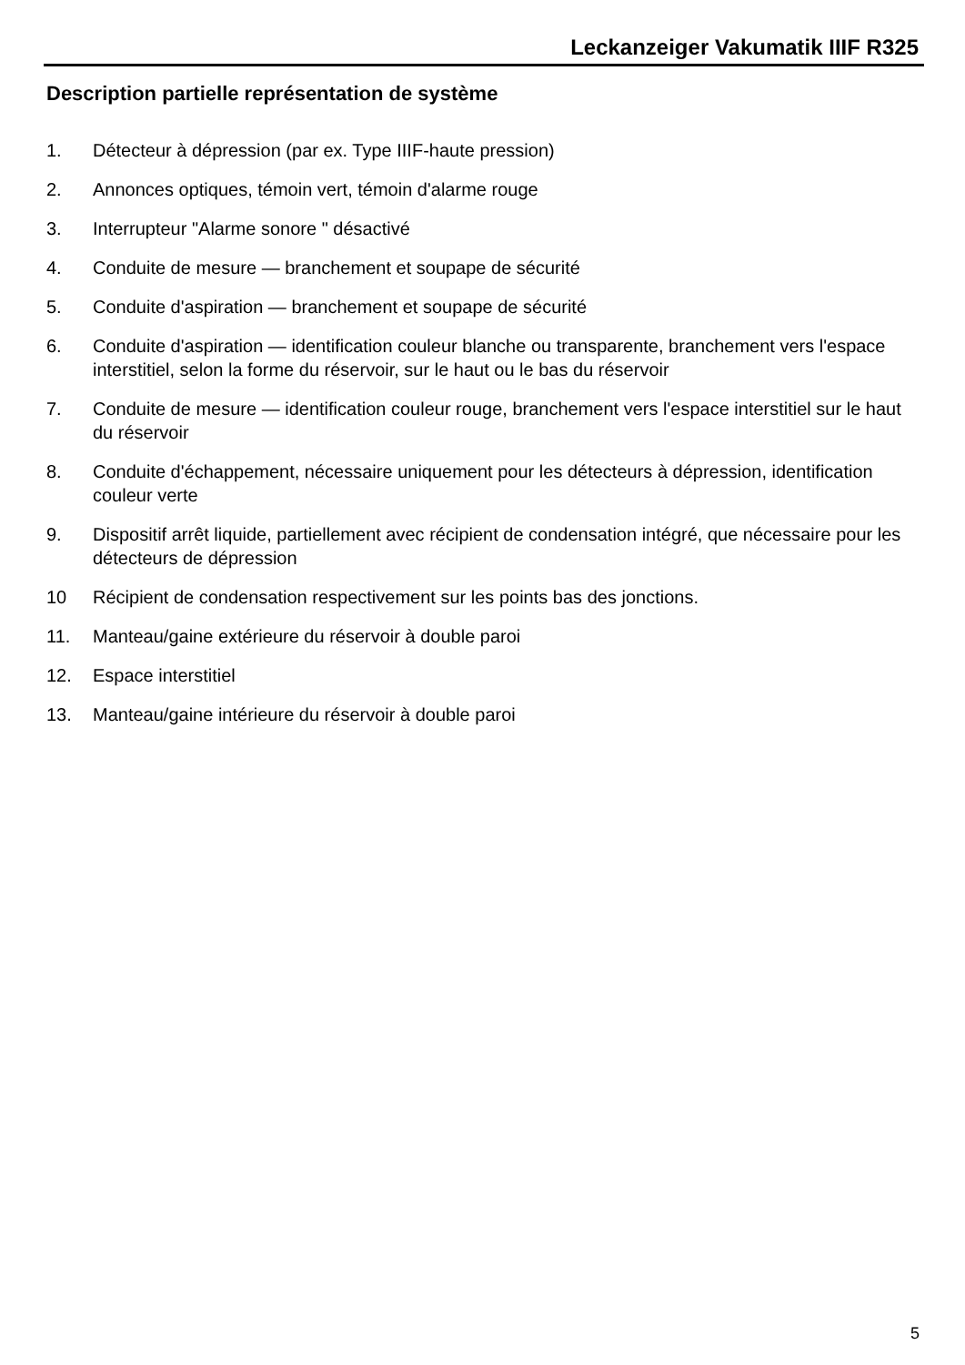Leckanzeiger Vakumatik IIIF R325
Description partielle représentation de système
1. Détecteur à dépression (par ex. Type IIIF-haute pression)
2. Annonces optiques, témoin vert, témoin d'alarme rouge
3. Interrupteur "Alarme sonore " désactivé
4. Conduite de mesure — branchement et soupape de sécurité
5. Conduite d'aspiration — branchement et soupape de sécurité
6. Conduite d'aspiration — identification couleur blanche ou transparente, branchement vers l'espace interstitiel, selon la forme du réservoir, sur le haut ou le bas du réservoir
7. Conduite de mesure — identification couleur rouge, branchement vers l'espace interstitiel sur le haut du réservoir
8. Conduite d'échappement, nécessaire uniquement pour les détecteurs à dépression, identification couleur verte
9. Dispositif arrêt liquide, partiellement avec récipient de condensation intégré, que nécessaire pour les détecteurs de dépression
10 Récipient de condensation respectivement sur les points bas des jonctions.
11. Manteau/gaine extérieure du réservoir à double paroi
12. Espace interstitiel
13. Manteau/gaine intérieure du réservoir à double paroi
5